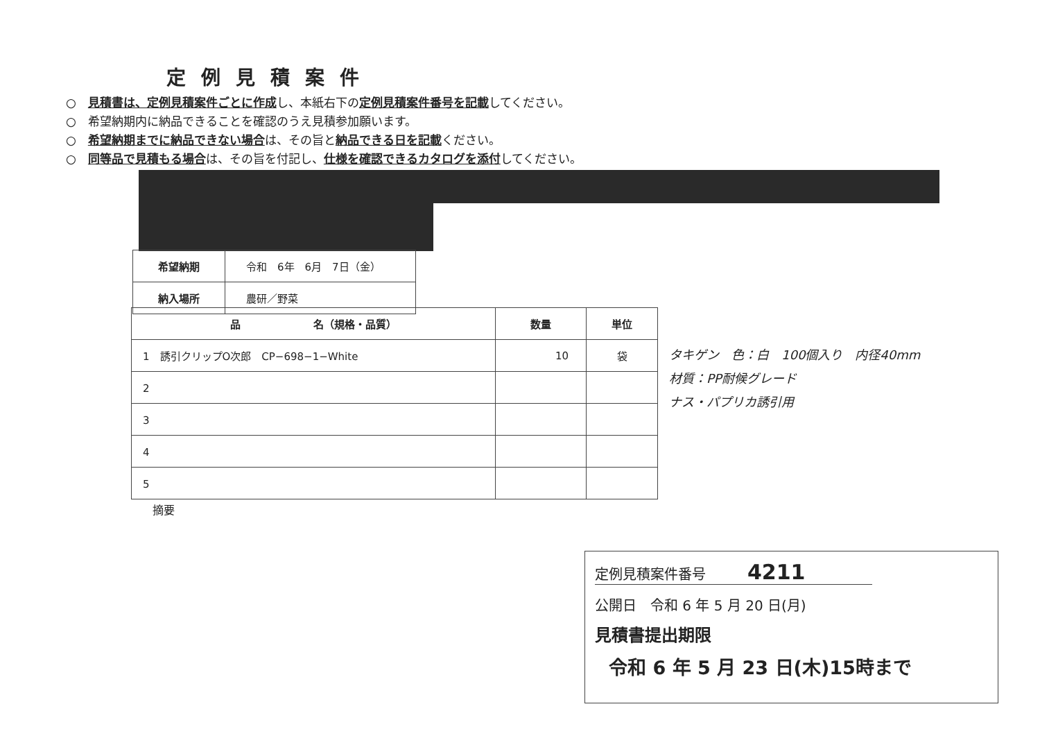定例見積案件
○　見積書は、定例見積案件ごとに作成し、本紙右下の定例見積案件番号を記載してください。
○　希望納期内に納品できることを確認のうえ見積参加願います。
○　希望納期までに納品できない場合は、その旨と納品できる日を記載ください。
○　同等品で見積もる場合は、その旨を付記し、仕様を確認できるカタログを添付してください。
| 希望納期 | 令和 6年 6月 7日（金） |
| 納入場所 | 農研／野菜 |
| 品 名（規格・品質） | 数量 | 単位 |
| --- | --- | --- |
| 1 誘引クリップO次郎 CP−698−1−White | 10 | 袋 |
| 2 | | |
| 3 | | |
| 4 | | |
| 5 | | |
タキゲン　色：白　100個入り　内径40mm
材質：PP耐候グレード
ナス・パプリカ誘引用
摘要
定例見積案件番号　　　4211
公開日　令和 6 年 5 月 20 日(月)
見積書提出期限
令和 6 年 5 月 23 日(木)15時まで